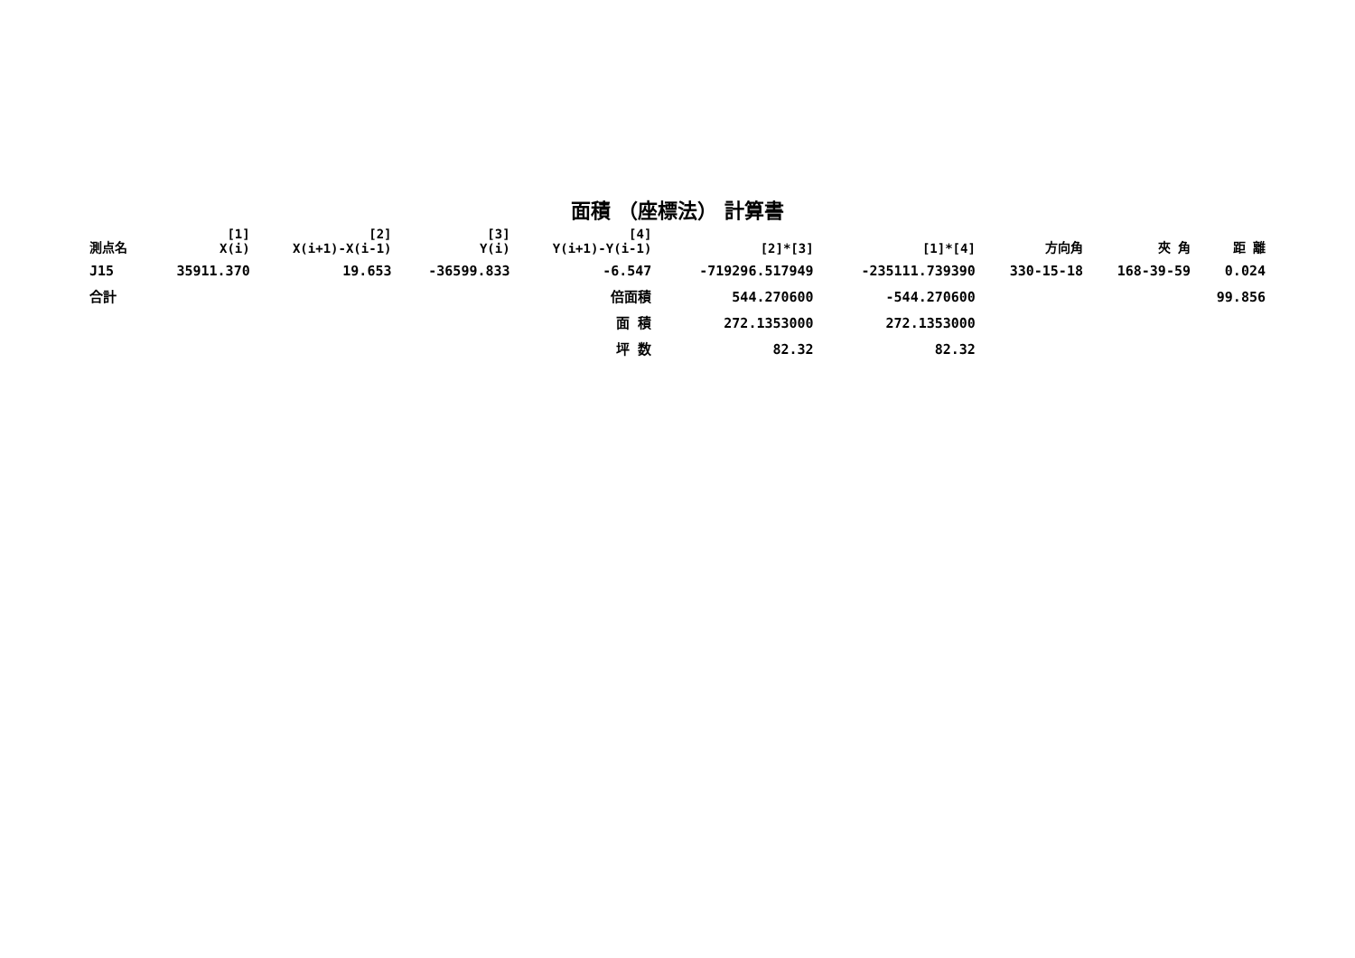面積 （座標法） 計算書
| 測点名 | [1] X(i) | [2] X(i+1)-X(i-1) | [3] Y(i) | [4] Y(i+1)-Y(i-1) | [2]*[3] | [1]*[4] | 方向角 | 夾 角 | 距 離 |
| --- | --- | --- | --- | --- | --- | --- | --- | --- | --- |
| J15 | 35911.370 | 19.653 | -36599.833 | -6.547 | -719296.517949 | -235111.739390 | 330-15-18 | 168-39-59 | 0.024 |
| 合計 | | | | 倍面積 | 544.270600 | -544.270600 | | | 99.856 |
| | | | | 面 積 | 272.1353000 | 272.1353000 | | | |
| | | | | 坪 数 | 82.32 | 82.32 | | | |